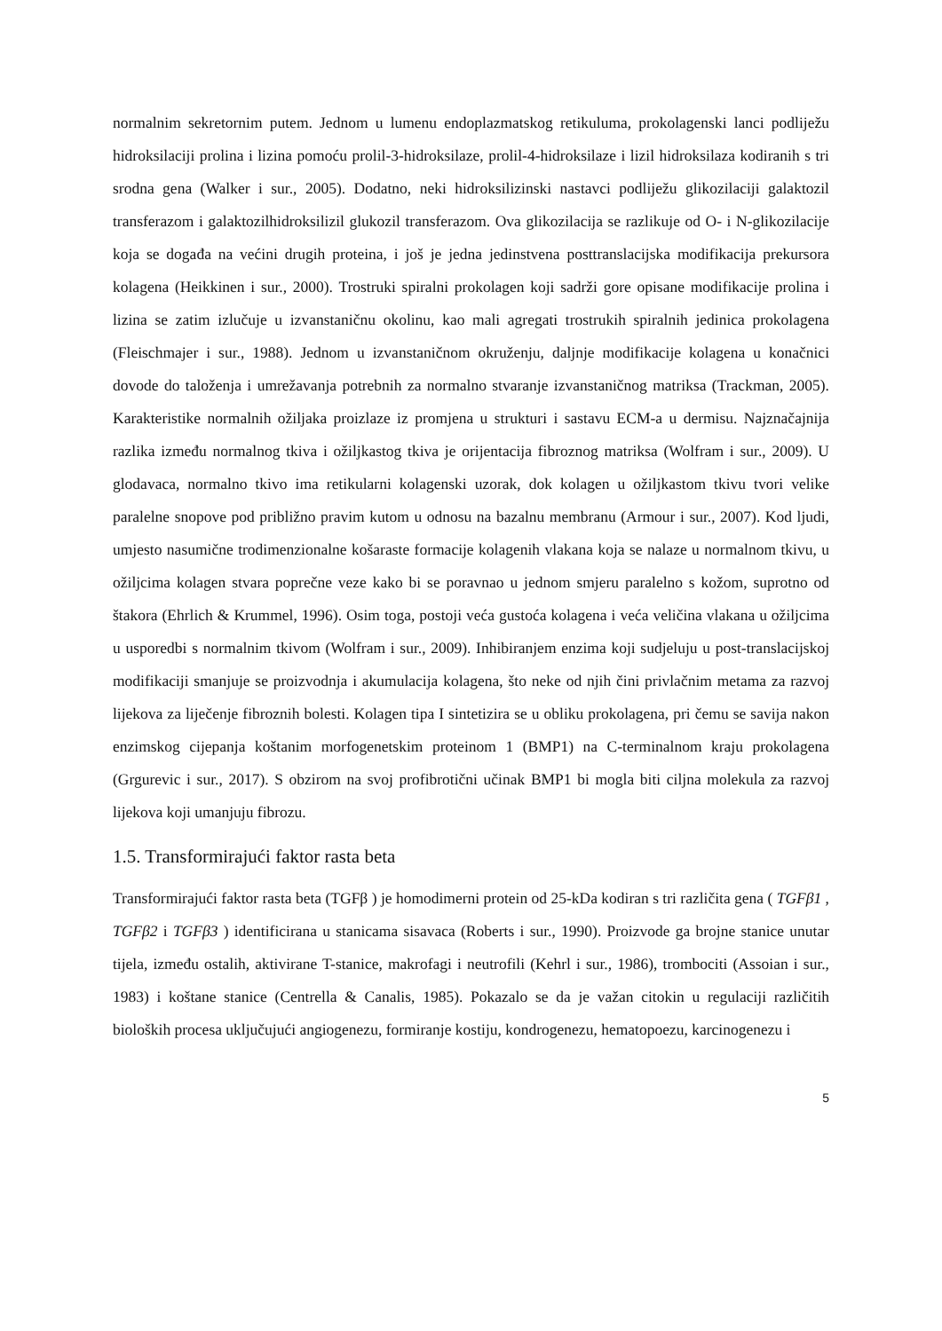normalnim sekretornim putem. Jednom u lumenu endoplazmatskog retikuluma, prokolagenski lanci podliježu hidroksilaciji prolina i lizina pomoću prolil-3-hidroksilaze, prolil-4-hidroksilaze i lizil hidroksilaza kodiranih s tri srodna gena (Walker i sur., 2005). Dodatno, neki hidroksilizinski nastavci podliježu glikozilaciji galaktozil transferazom i galaktozilhidroksilizil glukozil transferazom. Ova glikozilacija se razlikuje od O- i N-glikozilacije koja se događa na većini drugih proteina, i još je jedna jedinstvena posttranslacijska modifikacija prekursora kolagena (Heikkinen i sur., 2000). Trostruki spiralni prokolagen koji sadrži gore opisane modifikacije prolina i lizina se zatim izlučuje u izvanstaničnu okolinu, kao mali agregati trostrukih spiralnih jedinica prokolagena (Fleischmajer i sur., 1988). Jednom u izvanstaničnom okruženju, daljnje modifikacije kolagena u konačnici dovode do taloženja i umrežavanja potrebnih za normalno stvaranje izvanstaničnog matriksa (Trackman, 2005). Karakteristike normalnih ožiljaka proizlaze iz promjena u strukturi i sastavu ECM-a u dermisu. Najznačajnija razlika između normalnog tkiva i ožiljkastog tkiva je orijentacija fibroznog matriksa (Wolfram i sur., 2009). U glodavaca, normalno tkivo ima retikularni kolagenski uzorak, dok kolagen u ožiljkastom tkivu tvori velike paralelne snopove pod približno pravim kutom u odnosu na bazalnu membranu (Armour i sur., 2007). Kod ljudi, umjesto nasumične trodimenzionalne košaraste formacije kolagenih vlakana koja se nalaze u normalnom tkivu, u ožiljcima kolagen stvara poprečne veze kako bi se poravnao u jednom smjeru paralelno s kožom, suprotno od štakora (Ehrlich & Krummel, 1996). Osim toga, postoji veća gustoća kolagena i veća veličina vlakana u ožiljcima u usporedbi s normalnim tkivom (Wolfram i sur., 2009). Inhibiranjem enzima koji sudjeluju u post-translacijskoj modifikaciji smanjuje se proizvodnja i akumulacija kolagena, što neke od njih čini privlačnim metama za razvoj lijekova za liječenje fibroznih bolesti. Kolagen tipa I sintetizira se u obliku prokolagena, pri čemu se savija nakon enzimskog cijepanja koštanim morfogenetskim proteinom 1 (BMP1) na C-terminalnom kraju prokolagena (Grgurevic i sur., 2017). S obzirom na svoj profibrotični učinak BMP1 bi mogla biti ciljna molekula za razvoj lijekova koji umanjuju fibrozu.
1.5. Transformirajući faktor rasta beta
Transformirajući faktor rasta beta (TGFβ ) je homodimerni protein od 25-kDa kodiran s tri različita gena ( TGFβ1 , TGFβ2 i TGFβ3 ) identificirana u stanicama sisavaca (Roberts i sur., 1990). Proizvode ga brojne stanice unutar tijela, između ostalih, aktivirane T-stanice, makrofagi i neutrofili (Kehrl i sur., 1986), trombociti (Assoian i sur., 1983) i koštane stanice (Centrella & Canalis, 1985). Pokazalo se da je važan citokin u regulaciji različitih bioloških procesa uključujući angiogenezu, formiranje kostiju, kondrogenezu, hematopoezu, karcinogenezu i
5